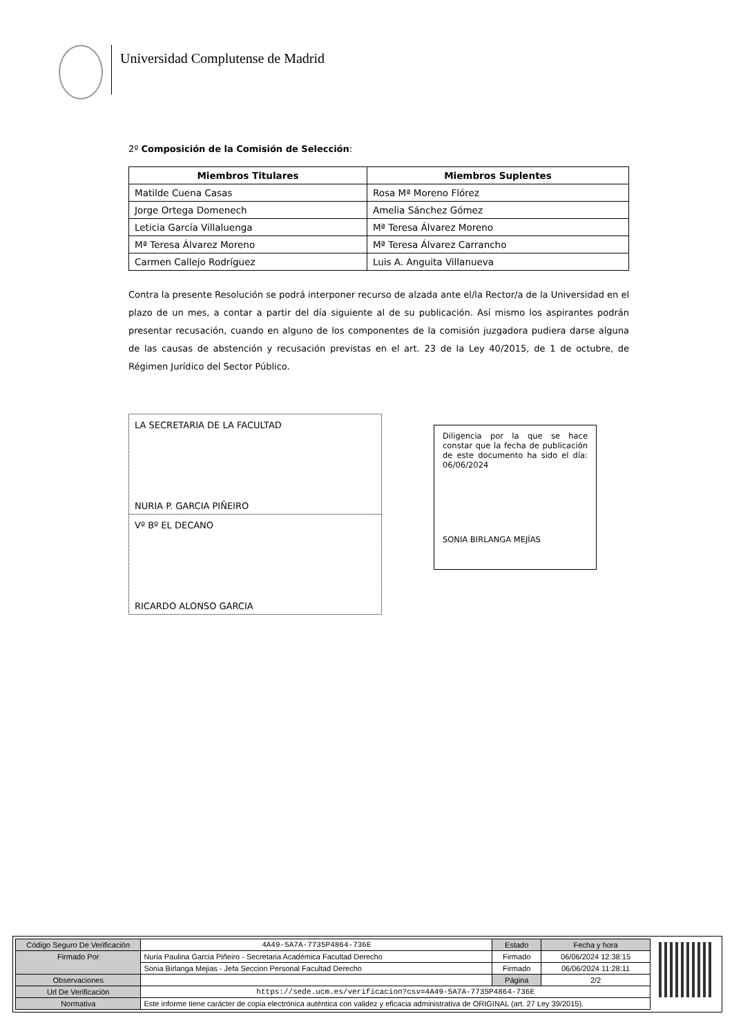Universidad Complutense de Madrid
2º Composición de la Comisión de Selección:
| Miembros Titulares | Miembros Suplentes |
| --- | --- |
| Matilde Cuena Casas | Rosa Mª Moreno Flórez |
| Jorge Ortega Domenech | Amelia Sánchez Gómez |
| Leticia García Villaluenga | Mª Teresa Álvarez Moreno |
| Mª Teresa Álvarez Moreno | Mª Teresa Álvarez Carrancho |
| Carmen Callejo Rodríguez | Luis A. Anguita Villanueva |
Contra la presente Resolución se podrá interponer recurso de alzada ante el/la Rector/a de la Universidad en el plazo de un mes, a contar a partir del día siguiente al de su publicación. Así mismo los aspirantes podrán presentar recusación, cuando en alguno de los componentes de la comisión juzgadora pudiera darse alguna de las causas de abstención y recusación previstas en el art. 23 de la Ley 40/2015, de 1 de octubre, de Régimen Jurídico del Sector Público.
LA SECRETARIA DE LA FACULTAD
NURIA P. GARCIA PIÑEIRO
Vº Bº EL DECANO
RICARDO ALONSO GARCIA
Diligencia por la que se hace constar que la fecha de publicación de este documento ha sido el día: 06/06/2024
SONIA BIRLANGA MEJÍAS
| Código Seguro De Verificación | 4A49-5A7A-7735P4864-736E | Estado | Fecha y hora |
| Firmado Por | Nuria Paulina Garcia Piñeiro - Secretaria Académica Facultad Derecho | Firmado | 06/06/2024 12:38:15 |
| | Sonia Birlanga Mejias - Jefa Seccion Personal Facultad Derecho | Firmado | 06/06/2024 11:28:11 |
| Observaciones | | Página | 2/2 |
| Url De Verificación | https://sede.ucm.es/verificacion?csv=4A49-5A7A-7735P4864-736E | | |
| Normativa | Este informe tiene carácter de copia electrónica auténtica con validez y eficacia administrativa de ORIGINAL (art. 27 Ley 39/2015). | | |